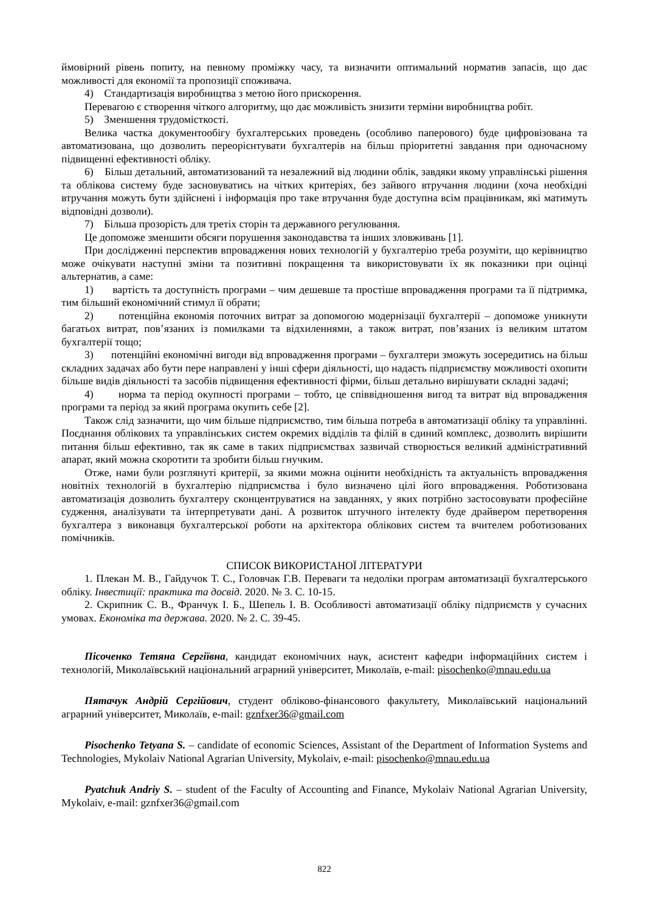ймовірний рівень попиту, на певному проміжку часу, та визначити оптимальний норматив запасів, що дає можливості для економії та пропозиції споживача.
4) Стандартизація виробництва з метою його прискорення.
Перевагою є створення чіткого алгоритму, що дає можливість знизити терміни виробництва робіт.
5) Зменшення трудомісткості.
Велика частка документообігу бухгалтерських проведень (особливо паперового) буде цифровізована та автоматизована, що дозволить переорієнтувати бухгалтерів на більш пріоритетні завдання при одночасному підвищенні ефективності обліку.
6) Більш детальний, автоматизований та незалежний від людини облік, завдяки якому управлінські рішення та облікова систему буде засновуватись на чітких критеріях, без зайвого втручання людини (хоча необхідні втручання можуть бути здійснені і інформація про таке втручання буде доступна всім працівникам, які матимуть відповідні дозволи).
7) Більша прозорість для третіх сторін та державного регулювання.
Це допоможе зменшити обсяги порушення законодавства та інших зловживань [1].
При дослідженні перспектив впровадження нових технологій у бухгалтерію треба розуміти, що керівництво може очікувати наступні зміни та позитивні покращення та використовувати їх як показники при оцінці альтернатив, а саме:
1) вартість та доступність програми – чим дешевше та простіше впровадження програми та її підтримка, тим більший економічний стимул її обрати;
2) потенційна економія поточних витрат за допомогою модернізації бухгалтерії – допоможе уникнути багатьох витрат, пов’язаних із помилками та відхиленнями, а також витрат, пов’язаних із великим штатом бухгалтерії тощо;
3) потенційні економічні вигоди від впровадження програми – бухгалтери зможуть зосередитись на більш складних задачах або бути пере направлені у інші сфери діяльності, що надасть підприємству можливості охопити більше видів діяльності та засобів підвищення ефективності фірми, більш детально вирішувати складні задачі;
4) норма та період окупності програми – тобто, це співвідношення вигод та витрат від впровадження програми та період за який програма окупить себе [2].
Також слід зазначити, що чим більше підприємство, тим більша потреба в автоматизації обліку та управлінні. Поєднання облікових та управлінських систем окремих відділів та філій в єдиний комплекс, дозволить вирішити питання більш ефективно, так як саме в таких підприємствах зазвичай створюється великий адміністративний апарат, який можна скоротити та зробити більш гнучким.
Отже, нами були розглянуті критерії, за якими можна оцінити необхідність та актуальність впровадження новітніх технологій в бухгалтерію підприємства і було визначено цілі його впровадження. Роботизована автоматизація дозволить бухгалтеру сконцентруватися на завданнях, у яких потрібно застосовувати професійне судження, аналізувати та інтерпретувати дані. А розвиток штучного інтелекту буде драйвером перетворення бухгалтера з виконавця бухгалтерської роботи на архітектора облікових систем та вчителем роботизованих помічників.
СПИСОК ВИКОРИСТАНОЇ ЛІТЕРАТУРИ
1. Плекан М. В., Гайдучок Т. С., Головчак Г.В. Переваги та недоліки програм автоматизації бухгалтерського обліку. Інвестиції: практика та досвід. 2020. № 3. С. 10-15.
2. Скрипник С. В., Франчук І. Б., Шепель І. В. Особливості автоматизації обліку підприємств у сучасних умовах. Економіка та держава. 2020. № 2. С. 39-45.
Пісоченко Тетяна Сергіївна, кандидат економічних наук, асистент кафедри інформаційних систем і технологій, Миколаївський національний аграрний університет, Миколаїв, e-mail: pisochenko@mnau.edu.ua
Пятачук Андрій Сергійович, студент обліково-фінансового факультету, Миколаївський національний аграрний університет, Миколаїв, e-mail: gznfxer36@gmail.com
Pisochenko Tetyana S. – candidate of economic Sciences, Assistant of the Department of Information Systems and Technologies, Mykolaiv National Agrarian University, Mykolaiv, e-mail: pisochenko@mnau.edu.ua
Pyatchuk Andriy S. – student of the Faculty of Accounting and Finance, Mykolaiv National Agrarian University, Mykolaiv, e-mail: gznfxer36@gmail.com
822